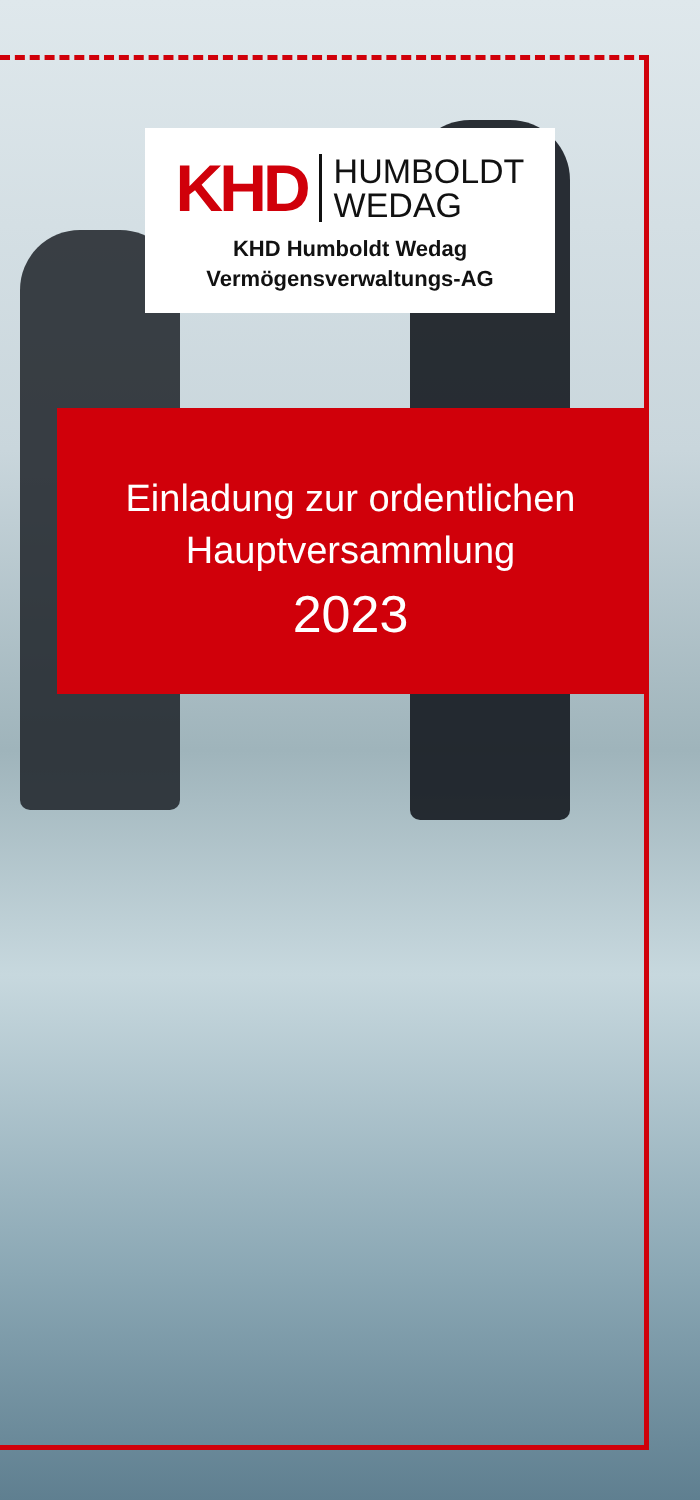KHD
HUMBOLDT
WEDAG
KHD Humboldt Wedag
Vermögensverwaltungs-AG
Einladung zur ordentlichen
Hauptversammlung
2023